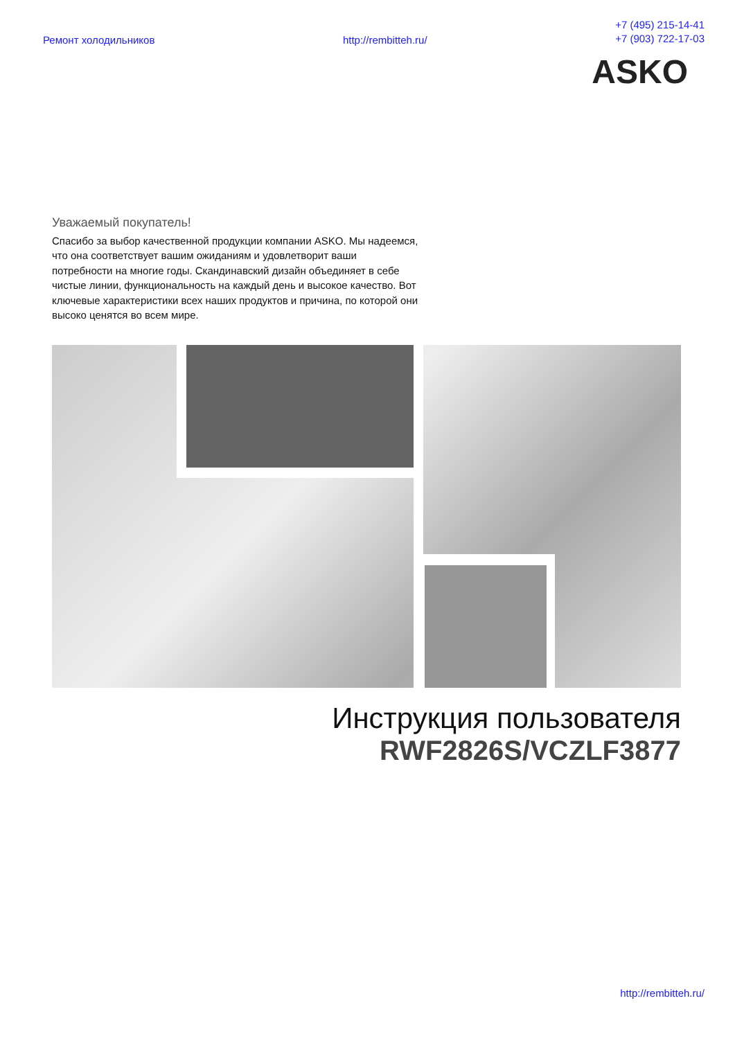Ремонт холодильников http://rembitteh.ru/ +7 (495) 215-14-41
+7 (903) 722-17-03
ASKO
Уважаемый покупатель!
Спасибо за выбор качественной продукции компании ASKO. Мы надеемся, что она соответствует вашим ожиданиям и удовлетворит ваши потребности на многие годы. Скандинавский дизайн объединяет в себе чистые линии, функциональность на каждый день и высокое качество. Вот ключевые характеристики всех наших продуктов и причина, по которой они высоко ценятся во всем мире.
Инструкция пользователя
RWF2826S/VCZLF3877
http://rembitteh.ru/